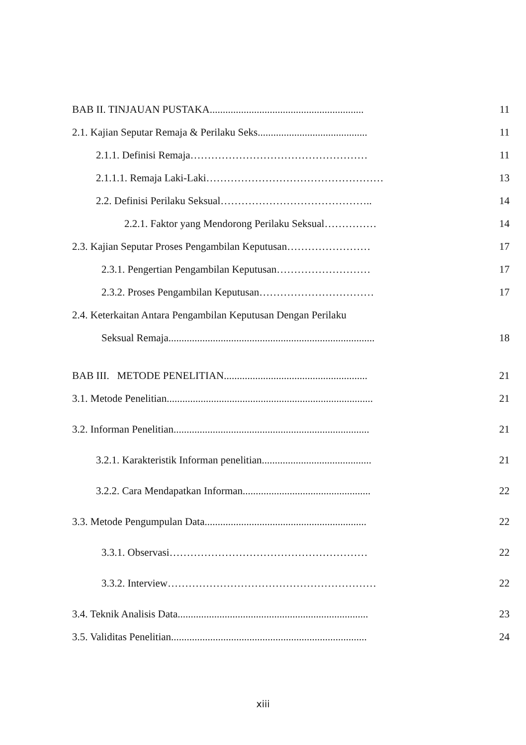BAB II. TINJAUAN PUSTAKA........................................................... 11
2.1. Kajian Seputar Remaja & Perilaku Seks.......................................... 11
2.1.1. Definisi Remaja…………………………………………… 11
2.1.1.1. Remaja Laki-Laki…………………………………………… 13
2.2. Definisi Perilaku Seksual…………………………………….. 14
2.2.1. Faktor yang Mendorong Perilaku Seksual…………… 14
2.3. Kajian Seputar Proses Pengambilan Keputusan…………………… 17
2.3.1. Pengertian Pengambilan Keputusan……………………… 17
2.3.2. Proses Pengambilan Keputusan…………………………… 17
2.4. Keterkaitan Antara Pengambilan Keputusan Dengan Perilaku
Seksual Remaja............................................................................... 18
BAB III. METODE PENELITIAN....................................................... 21
3.1. Metode Penelitian............................................................................... 21
3.2. Informan Penelitian........................................................................... 21
3.2.1. Karakteristik Informan penelitian.......................................... 21
3.2.2. Cara Mendapatkan Informan................................................. 22
3.3. Metode Pengumpulan Data.............................................................. 22
3.3.1. Observasi………………………………………………… 22
3.3.2. Interview…………………………………………………… 22
3.4. Teknik Analisis Data......................................................................... 23
3.5. Validitas Penelitian........................................................................... 24
xiii